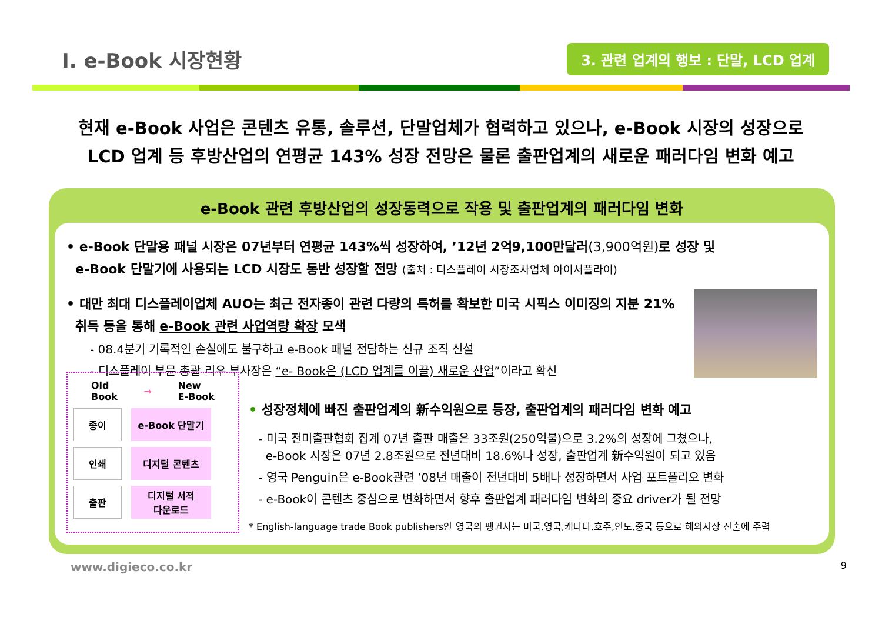I. e-Book 시장현황
3. 관련 업계의 행보 : 단말, LCD 업계
현재 e-Book 사업은 콘텐츠 유통, 솔루션, 단말업체가 협력하고 있으나, e-Book 시장의 성장으로
LCD 업계 등 후방산업의 연평균 143% 성장 전망은 물론 출판업계의 새로운 패러다임 변화 예고
e-Book 관련 후방산업의 성장동력으로 작용 및 출판업계의 패러다임 변화
• e-Book 단말용 패널 시장은 07년부터 연평균 143%씩 성장하여, ’12년 2억9,100만달러(3,900억원) 로 성장 및
e-Book 단말기에 사용되는 LCD 시장도 동반 성장할 전망 (출처 : 디스플레이 시장조사업체 아이서플라이)
• 대만 최대 디스플레이업체 AUO는 최근 전자종이 관련 다량의 특허를 확보한 미국 시픽스 이미징의 지분 21%
취득 등을 통해 e-Book 관련 사업역량 확장 모색
- 08.4분기 기록적인 손실에도 불구하고 e-Book 패널 전담하는 신규 조직 신설
- 디스플레이 부문 총괄 리우 부사장은 “e- Book은 (LCD 업계를 이끌) 새로운 산업”이라고 확신
Old
Book → New
E-Book
종이
e-Book 단말기
인쇄
디지털 콘텐츠
출판
디지털 서적
다운로드
• 성장정체에 빠진 출판업계의 新수익원으로 등장, 출판업계의 패러다임 변화 예고
- 미국 전미출판협회 집계 07년 출판 매출은 33조원(250억불)으로 3.2%의 성장에 그쳤으나,
e-Book 시장은 07년 2.8조원으로 전년대비 18.6%나 성장, 출판업계 新수익원이 되고 있음
- 영국 Penguin은 e-Book관련 ’08년 매출이 전년대비 5배나 성장하면서 사업 포트폴리오 변화
- e-Book이 콘텐츠 중심으로 변화하면서 향후 출판업계 패러다임 변화의 중요 driver가 될 전망
* English-language trade Book publishers인 영국의 펭귄사는 미국,영국,캐나다,호주,인도,중국 등으로 해외시장 진출에 주력
www.digieco.co.kr 9